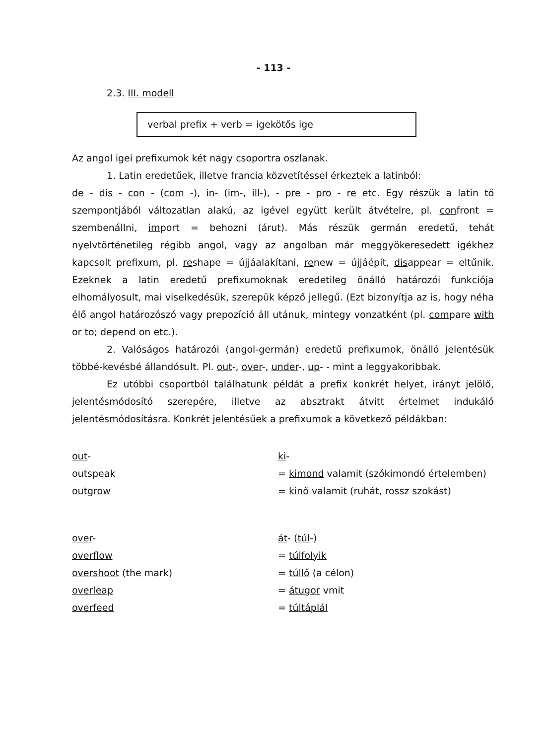- 113 -
2.3. III. modell
verbal prefix + verb = igekötős ige
Az angol igei prefixumok két nagy csoportra oszlanak.
1. Latin eredetűek, illetve francia közvetítéssel érkeztek a latinból:
de - dis - con - (com -), in- (im-, ill-), - pre - pro - re etc. Egy részük a latin tő szempontjából változatlan alakú, az igével együtt került átvételre, pl. confront = szembenállni, import = behozni (árut). Más részük germán eredetű, tehát nyelvtörténetileg régibb angol, vagy az angolban már meggyökeresedett igékhez kapcsolt prefixum, pl. reshape = újjáalakítani, renew = újjáépít, disappear = eltűnik. Ezeknek a latin eredetű prefixumoknak eredetileg önálló határozói funkciója elhomályosult, mai viselkedésük, szerepük képző jellegű. (Ezt bizonyítja az is, hogy néha élő angol határozószó vagy prepozíció áll utánuk, mintegy vonzatként (pl. compare with or to; depend on etc.).
2. Valóságos határozói (angol-germán) eredetű prefixumok, önálló jelentésük többé-kevésbé állandósult. Pl. out-, over-, under-, up- - mint a leggyakoribbak.
Ez utóbbi csoportból találhatunk példát a prefix konkrét helyet, irányt jelölő, jelentésmódosító szerepére, illetve az absztrakt átvitt értelmet indukáló jelentésmódosításra. Konkrét jelentésűek a prefixumok a következő példákban:
out- ki-
outspeak = kimond valamit (szókimondó értelemben)
outgrow = kinő valamit (ruhát, rossz szokást)
over- át- (túl-)
overflow = túlfolyik
overshoot (the mark) = túllő (a célon)
overleap = átugor vmit
overfeed = túltáplál